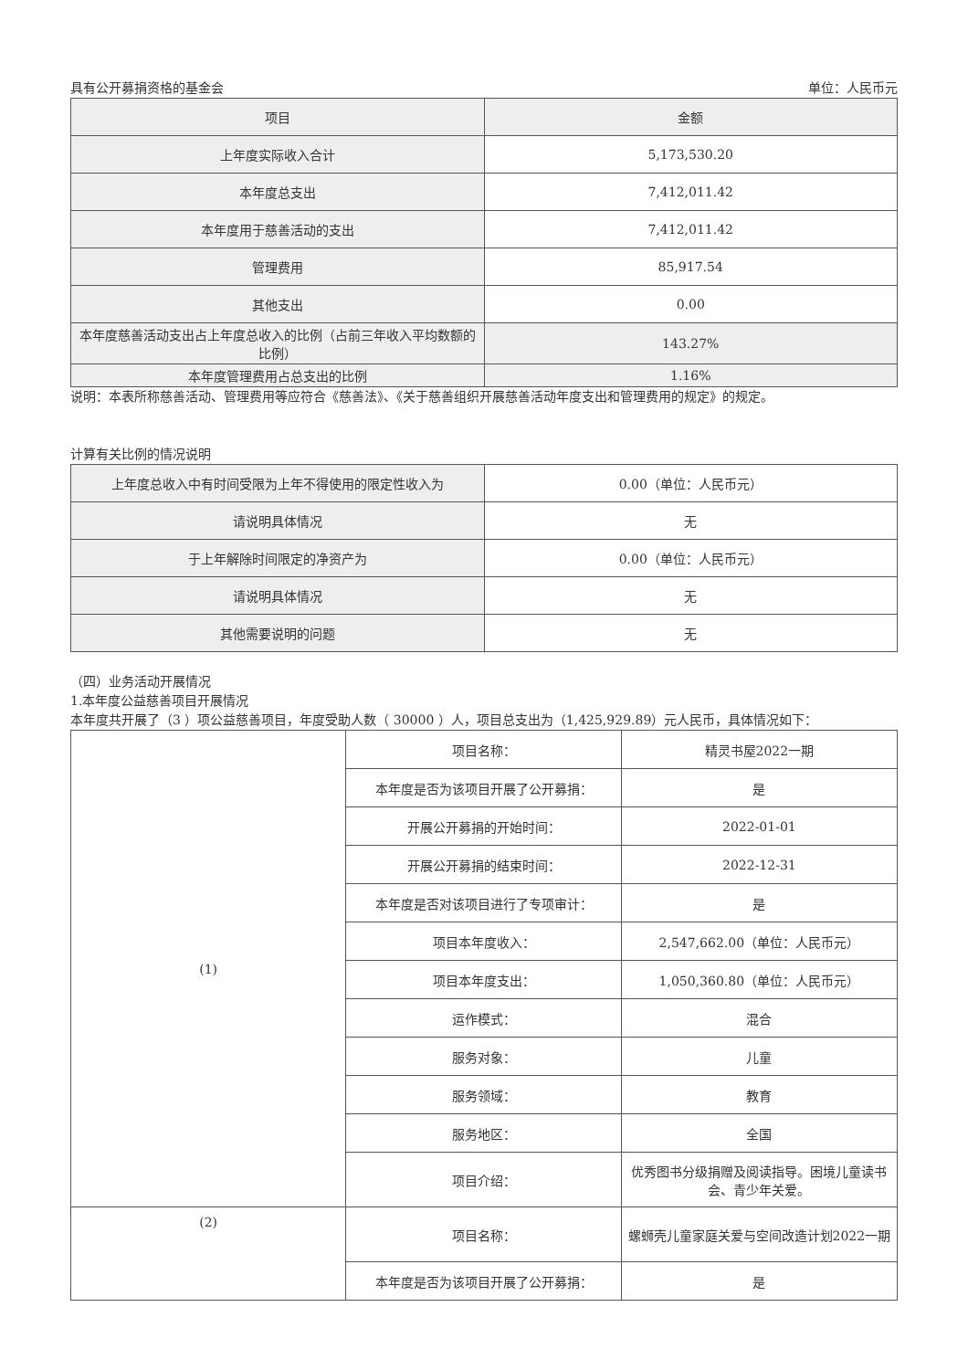具有公开募捐资格的基金会 单位：人民币元
| 项目 | 金额 |
| --- | --- |
| 上年度实际收入合计 | 5,173,530.20 |
| 本年度总支出 | 7,412,011.42 |
| 本年度用于慈善活动的支出 | 7,412,011.42 |
| 管理费用 | 85,917.54 |
| 其他支出 | 0.00 |
| 本年度慈善活动支出占上年度总收入的比例（占前三年收入平均数额的比例） | 143.27% |
| 本年度管理费用占总支出的比例 | 1.16% |
说明：本表所称慈善活动、管理费用等应符合《慈善法》、《关于慈善组织开展慈善活动年度支出和管理费用的规定》的规定。
计算有关比例的情况说明
| 上年度总收入中有时间受限为上年不得使用的限定性收入为 | 0.00（单位：人民币元） |
| 请说明具体情况 | 无 |
| 于上年解除时间限定的净资产为 | 0.00（单位：人民币元） |
| 请说明具体情况 | 无 |
| 其他需要说明的问题 | 无 |
（四）业务活动开展情况
1.本年度公益慈善项目开展情况
本年度共开展了（3 ）项公益慈善项目，年度受助人数（ 30000 ）人，项目总支出为（1,425,929.89）元人民币，具体情况如下：
| (1) | 项目名称： | 精灵书屋2022一期 |
| | 本年度是否为该项目开展了公开募捐： | 是 |
| | 开展公开募捐的开始时间： | 2022-01-01 |
| | 开展公开募捐的结束时间： | 2022-12-31 |
| | 本年度是否对该项目进行了专项审计： | 是 |
| | 项目本年度收入： | 2,547,662.00（单位：人民币元） |
| | 项目本年度支出： | 1,050,360.80（单位：人民币元） |
| | 运作模式： | 混合 |
| | 服务对象： | 儿童 |
| | 服务领域： | 教育 |
| | 服务地区： | 全国 |
| | 项目介绍： | 优秀图书分级捐赠及阅读指导。困境儿童读书会、青少年关爱。 |
| (2) | 项目名称： | 螺蛳壳儿童家庭关爱与空间改造计划2022一期 |
| | 本年度是否为该项目开展了公开募捐： | 是 |